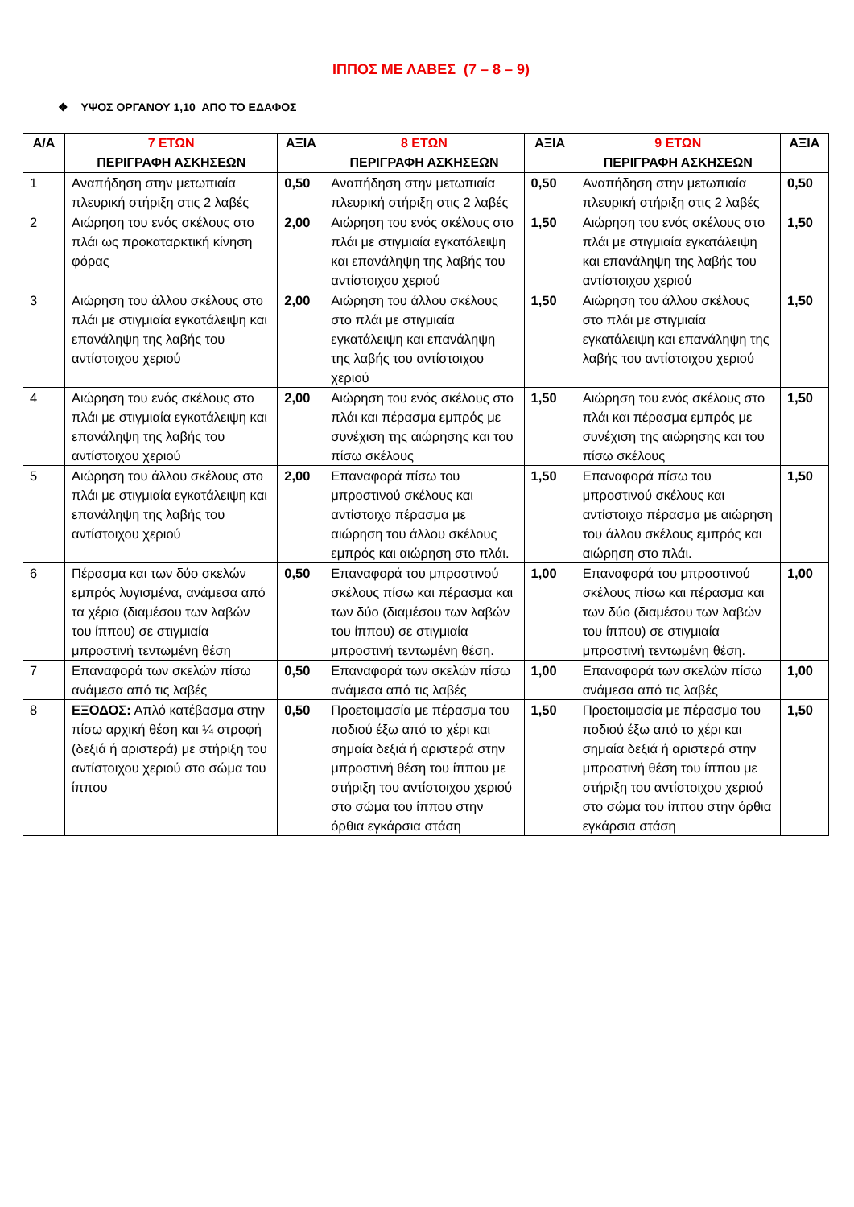ΙΠΠΟΣ ΜΕ ΛΑΒΕΣ (7 – 8 – 9)
❖ ΥΨΟΣ ΟΡΓΑΝΟΥ 1,10 ΑΠΟ ΤΟ ΕΔΑΦΟΣ
| Α/Α | 7 ΕΤΩΝ ΠΕΡΙΓΡΑΦΗ ΑΣΚΗΣΕΩΝ | ΑΞΙΑ | 8 ΕΤΩΝ ΠΕΡΙΓΡΑΦΗ ΑΣΚΗΣΕΩΝ | ΑΞΙΑ | 9 ΕΤΩΝ ΠΕΡΙΓΡΑΦΗ ΑΣΚΗΣΕΩΝ | ΑΞΙΑ |
| --- | --- | --- | --- | --- | --- | --- |
| 1 | Αναπήδηση στην μετωπιαία πλευρική στήριξη στις 2 λαβές | 0,50 | Αναπήδηση στην μετωπιαία πλευρική στήριξη στις 2 λαβές | 0,50 | Αναπήδηση στην μετωπιαία πλευρική στήριξη στις 2 λαβές | 0,50 |
| 2 | Αιώρηση του ενός σκέλους στο πλάι ως προκαταρκτική κίνηση φόρας | 2,00 | Αιώρηση του ενός σκέλους στο πλάι με στιγμιαία εγκατάλειψη και επανάληψη της λαβής του αντίστοιχου χεριού | 1,50 | Αιώρηση του ενός σκέλους στο πλάι με στιγμιαία εγκατάλειψη και επανάληψη της λαβής του αντίστοιχου χεριού | 1,50 |
| 3 | Αιώρηση του άλλου σκέλους στο πλάι με στιγμιαία εγκατάλειψη και επανάληψη της λαβής του αντίστοιχου χεριού | 2,00 | Αιώρηση του άλλου σκέλους στο πλάι με στιγμιαία εγκατάλειψη και επανάληψη της λαβής του αντίστοιχου χεριού | 1,50 | Αιώρηση του άλλου σκέλους στο πλάι με στιγμιαία εγκατάλειψη και επανάληψη της λαβής του αντίστοιχου χεριού | 1,50 |
| 4 | Αιώρηση του ενός σκέλους στο πλάι με στιγμιαία εγκατάλειψη και επανάληψη της λαβής του αντίστοιχου χεριού | 2,00 | Αιώρηση του ενός σκέλους στο πλάι και πέρασμα εμπρός με συνέχιση της αιώρησης και του πίσω σκέλους | 1,50 | Αιώρηση του ενός σκέλους στο πλάι και πέρασμα εμπρός με συνέχιση της αιώρησης και του πίσω σκέλους | 1,50 |
| 5 | Αιώρηση του άλλου σκέλους στο πλάι με στιγμιαία εγκατάλειψη και επανάληψη της λαβής του αντίστοιχου χεριού | 2,00 | Επαναφορά πίσω του μπροστινού σκέλους και αντίστοιχο πέρασμα με αιώρηση του άλλου σκέλους εμπρός και αιώρηση στο πλάι. | 1,50 | Επαναφορά πίσω του μπροστινού σκέλους και αντίστοιχο πέρασμα με αιώρηση του άλλου σκέλους εμπρός και αιώρηση στο πλάι. | 1,50 |
| 6 | Πέρασμα και των δύο σκελών εμπρός λυγισμένα, ανάμεσα από τα χέρια (διαμέσου των λαβών του ίππου) σε στιγμιαία μπροστινή τεντωμένη θέση | 0,50 | Επαναφορά του μπροστινού σκέλους πίσω και πέρασμα και των δύο (διαμέσου των λαβών του ίππου) σε στιγμιαία μπροστινή τεντωμένη θέση. | 1,00 | Επαναφορά του μπροστινού σκέλους πίσω και πέρασμα και των δύο (διαμέσου των λαβών του ίππου) σε στιγμιαία μπροστινή τεντωμένη θέση. | 1,00 |
| 7 | Επαναφορά των σκελών πίσω ανάμεσα από τις λαβές | 0,50 | Επαναφορά των σκελών πίσω ανάμεσα από τις λαβές | 1,00 | Επαναφορά των σκελών πίσω ανάμεσα από τις λαβές | 1,00 |
| 8 | ΕΞΟΔΟΣ: Απλό κατέβασμα στην πίσω αρχική θέση και ¼ στροφή (δεξιά ή αριστερά) με στήριξη του αντίστοιχου χεριού στο σώμα του ίππου | 0,50 | Προετοιμασία με πέρασμα του ποδιού έξω από το χέρι και σημαία δεξιά ή αριστερά στην μπροστινή θέση του ίππου με στήριξη του αντίστοιχου χεριού στο σώμα του ίππου στην όρθια εγκάρσια στάση | 1,50 | Προετοιμασία με πέρασμα του ποδιού έξω από το χέρι και σημαία δεξιά ή αριστερά στην μπροστινή θέση του ίππου με στήριξη του αντίστοιχου χεριού στο σώμα του ίππου στην όρθια εγκάρσια στάση | 1,50 |